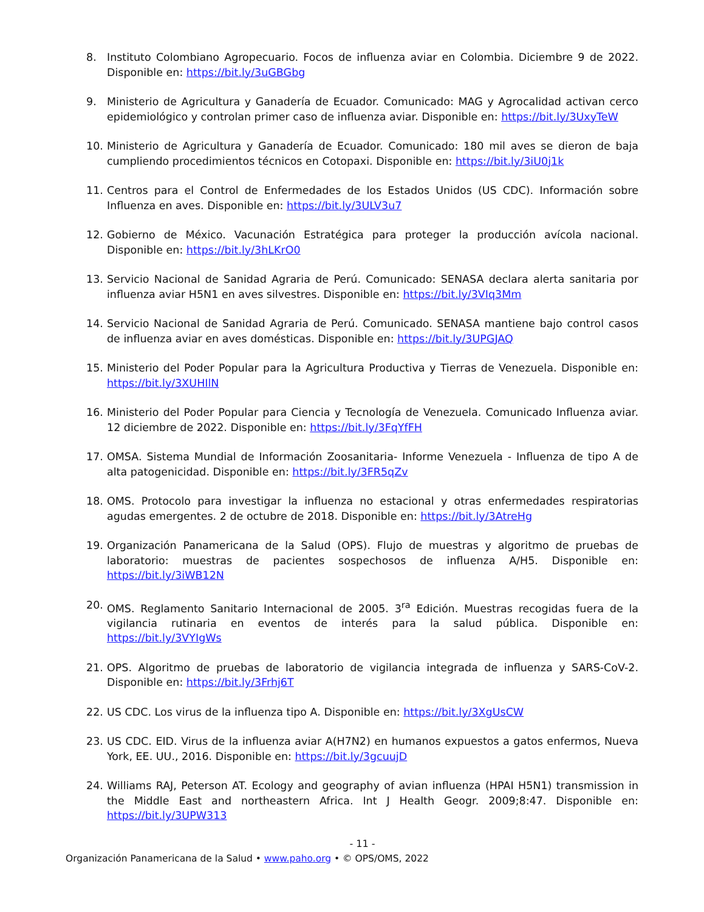8. Instituto Colombiano Agropecuario. Focos de influenza aviar en Colombia. Diciembre 9 de 2022. Disponible en: https://bit.ly/3uGBGbg
9. Ministerio de Agricultura y Ganadería de Ecuador. Comunicado: MAG y Agrocalidad activan cerco epidemiológico y controlan primer caso de influenza aviar. Disponible en: https://bit.ly/3UxyTeW
10. Ministerio de Agricultura y Ganadería de Ecuador. Comunicado: 180 mil aves se dieron de baja cumpliendo procedimientos técnicos en Cotopaxi. Disponible en: https://bit.ly/3iU0j1k
11. Centros para el Control de Enfermedades de los Estados Unidos (US CDC). Información sobre Influenza en aves. Disponible en: https://bit.ly/3ULV3u7
12. Gobierno de México. Vacunación Estratégica para proteger la producción avícola nacional. Disponible en: https://bit.ly/3hLKrO0
13. Servicio Nacional de Sanidad Agraria de Perú. Comunicado: SENASA declara alerta sanitaria por influenza aviar H5N1 en aves silvestres. Disponible en: https://bit.ly/3VIq3Mm
14. Servicio Nacional de Sanidad Agraria de Perú. Comunicado. SENASA mantiene bajo control casos de influenza aviar en aves domésticas. Disponible en: https://bit.ly/3UPGJAQ
15. Ministerio del Poder Popular para la Agricultura Productiva y Tierras de Venezuela. Disponible en: https://bit.ly/3XUHIlN
16. Ministerio del Poder Popular para Ciencia y Tecnología de Venezuela. Comunicado Influenza aviar. 12 diciembre de 2022. Disponible en: https://bit.ly/3FqYfFH
17. OMSA. Sistema Mundial de Información Zoosanitaria- Informe Venezuela - Influenza de tipo A de alta patogenicidad. Disponible en: https://bit.ly/3FR5qZv
18. OMS. Protocolo para investigar la influenza no estacional y otras enfermedades respiratorias agudas emergentes. 2 de octubre de 2018. Disponible en: https://bit.ly/3AtreHg
19. Organización Panamericana de la Salud (OPS). Flujo de muestras y algoritmo de pruebas de laboratorio: muestras de pacientes sospechosos de influenza A/H5. Disponible en: https://bit.ly/3iWB12N
20. OMS. Reglamento Sanitario Internacional de 2005. 3<sup>ra</sup> Edición. Muestras recogidas fuera de la vigilancia rutinaria en eventos de interés para la salud pública. Disponible en: https://bit.ly/3VYIgWs
21. OPS. Algoritmo de pruebas de laboratorio de vigilancia integrada de influenza y SARS-CoV-2. Disponible en: https://bit.ly/3Frhj6T
22. US CDC. Los virus de la influenza tipo A. Disponible en: https://bit.ly/3XgUsCW
23. US CDC. EID. Virus de la influenza aviar A(H7N2) en humanos expuestos a gatos enfermos, Nueva York, EE. UU., 2016. Disponible en: https://bit.ly/3gcuujD
24. Williams RAJ, Peterson AT. Ecology and geography of avian influenza (HPAI H5N1) transmission in the Middle East and northeastern Africa. Int J Health Geogr. 2009;8:47. Disponible en: https://bit.ly/3UPW313
- 11 -
Organización Panamericana de la Salud • www.paho.org • © OPS/OMS, 2022